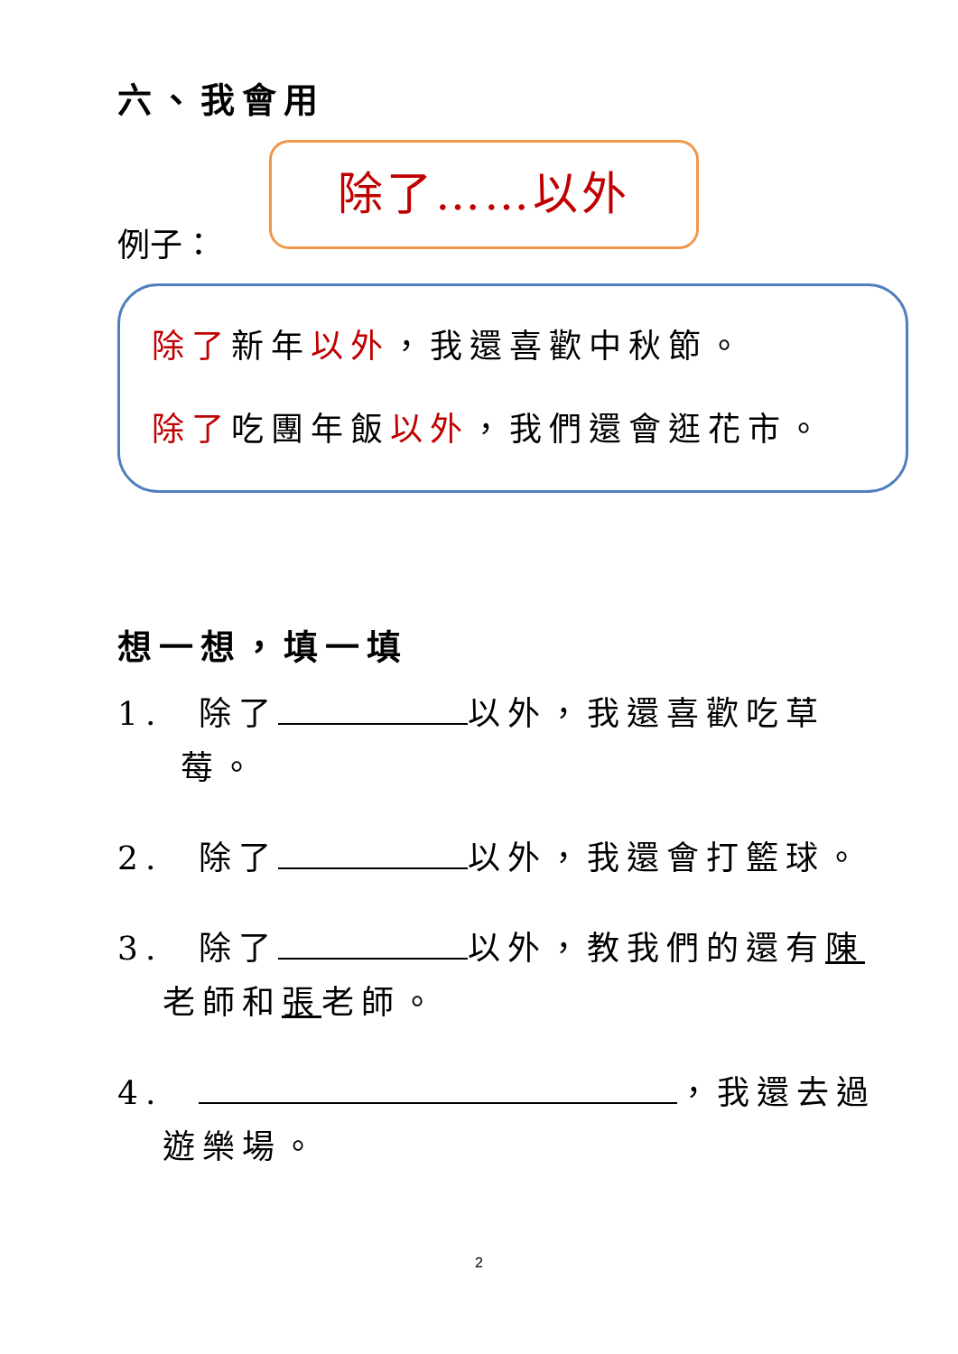六、我會用
例子：
除了……以外
除了新年以外，我還喜歡中秋節。
除了吃團年飯以外，我們還會逛花市。
想一想，填一填
1. 除了 以外，我還喜歡吃草
莓。
2. 除了 以外，我還會打籃球。
3. 除了 以外，教我們的還有陳
老師和張老師。
4. ，我還去過
遊樂場。
2